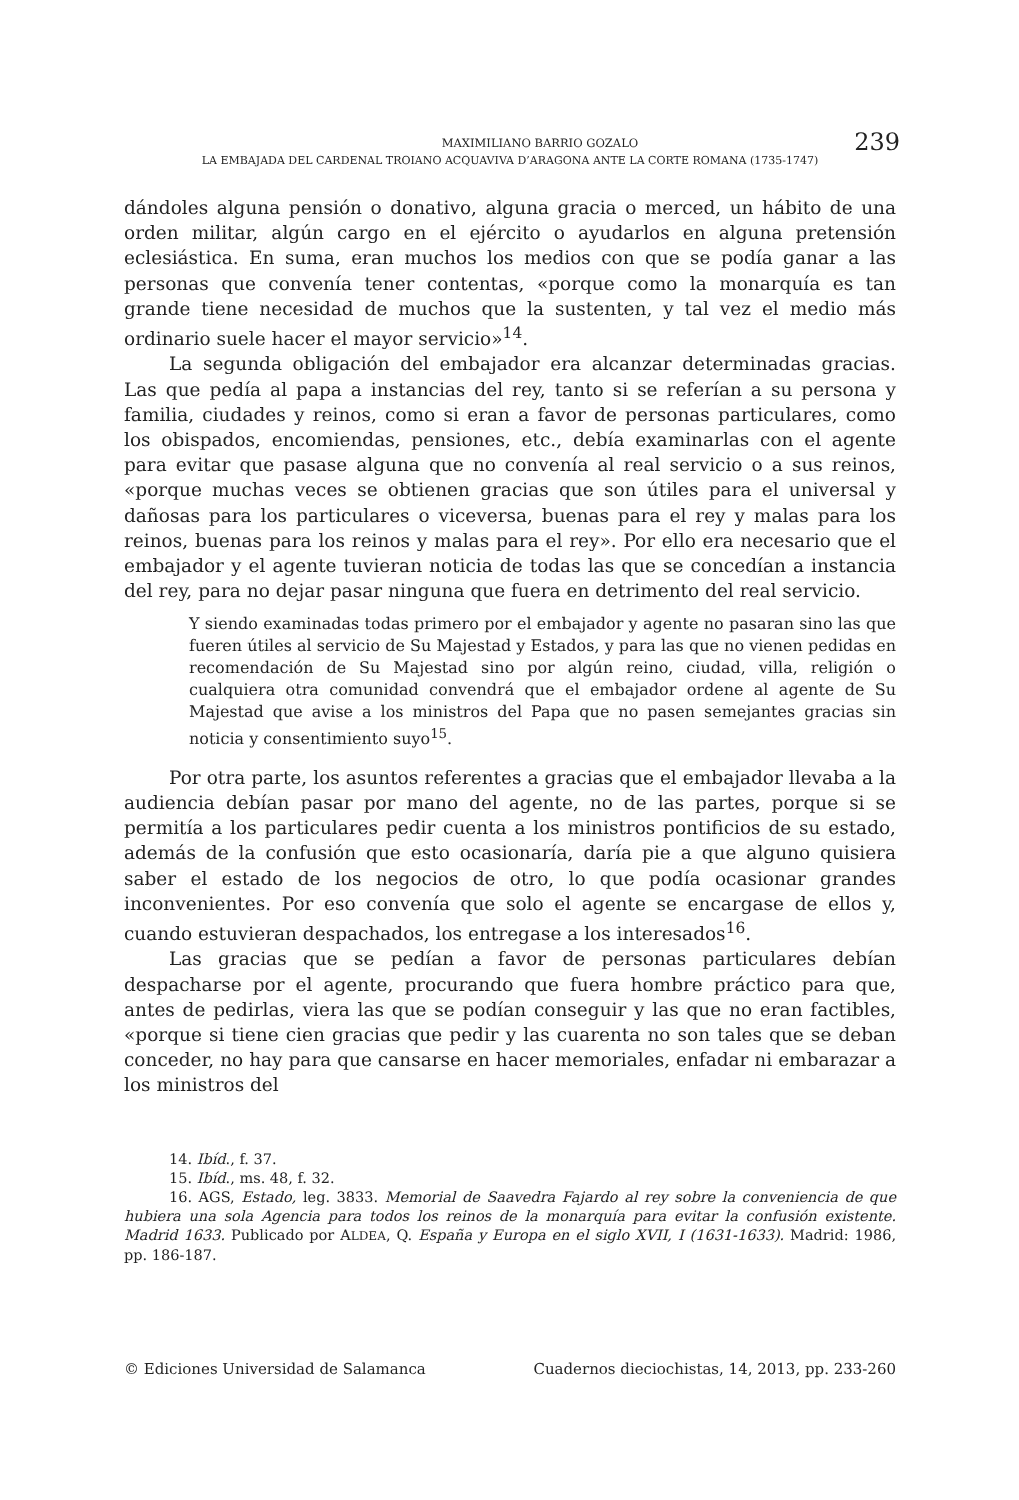MAXIMILIANO BARRIO GOZALO
LA EMBAJADA DEL CARDENAL TROIANO ACQUAVIVA D’ARAGONA ANTE LA CORTE ROMANA (1735-1747)
239
dándoles alguna pensión o donativo, alguna gracia o merced, un hábito de una orden militar, algún cargo en el ejército o ayudarlos en alguna pretensión eclesiástica. En suma, eran muchos los medios con que se podía ganar a las personas que convenía tener contentas, «porque como la monarquía es tan grande tiene necesidad de muchos que la sustenten, y tal vez el medio más ordinario suele hacer el mayor servicio»<sup>14</sup>.
La segunda obligación del embajador era alcanzar determinadas gracias. Las que pedía al papa a instancias del rey, tanto si se referían a su persona y familia, ciudades y reinos, como si eran a favor de personas particulares, como los obispados, encomiendas, pensiones, etc., debía examinarlas con el agente para evitar que pasase alguna que no convenía al real servicio o a sus reinos, «porque muchas veces se obtienen gracias que son útiles para el universal y dañosas para los particulares o viceversa, buenas para el rey y malas para los reinos, buenas para los reinos y malas para el rey». Por ello era necesario que el embajador y el agente tuvieran noticia de todas las que se concedían a instancia del rey, para no dejar pasar ninguna que fuera en detrimento del real servicio.
Y siendo examinadas todas primero por el embajador y agente no pasaran sino las que fueren útiles al servicio de Su Majestad y Estados, y para las que no vienen pedidas en recomendación de Su Majestad sino por algún reino, ciudad, villa, religión o cualquiera otra comunidad convendrá que el embajador ordene al agente de Su Majestad que avise a los ministros del Papa que no pasen semejantes gracias sin noticia y consentimiento suyo<sup>15</sup>.
Por otra parte, los asuntos referentes a gracias que el embajador llevaba a la audiencia debían pasar por mano del agente, no de las partes, porque si se permitía a los particulares pedir cuenta a los ministros pontificios de su estado, además de la confusión que esto ocasionaría, daría pie a que alguno quisiera saber el estado de los negocios de otro, lo que podía ocasionar grandes inconvenientes. Por eso convenía que solo el agente se encargase de ellos y, cuando estuvieran despachados, los entregase a los interesados<sup>16</sup>.
Las gracias que se pedían a favor de personas particulares debían despacharse por el agente, procurando que fuera hombre práctico para que, antes de pedirlas, viera las que se podían conseguir y las que no eran factibles, «porque si tiene cien gracias que pedir y las cuarenta no son tales que se deban conceder, no hay para que cansarse en hacer memoriales, enfadar ni embarazar a los ministros del
14. Ibíd., f. 37.
15. Ibíd., ms. 48, f. 32.
16. AGS, Estado, leg. 3833. Memorial de Saavedra Fajardo al rey sobre la conveniencia de que hubiera una sola Agencia para todos los reinos de la monarquía para evitar la confusión existente. Madrid 1633. Publicado por ALDEA, Q. España y Europa en el siglo XVII, I (1631-1633). Madrid: 1986, pp. 186-187.
© Ediciones Universidad de Salamanca Cuadernos dieciochistas, 14, 2013, pp. 233-260